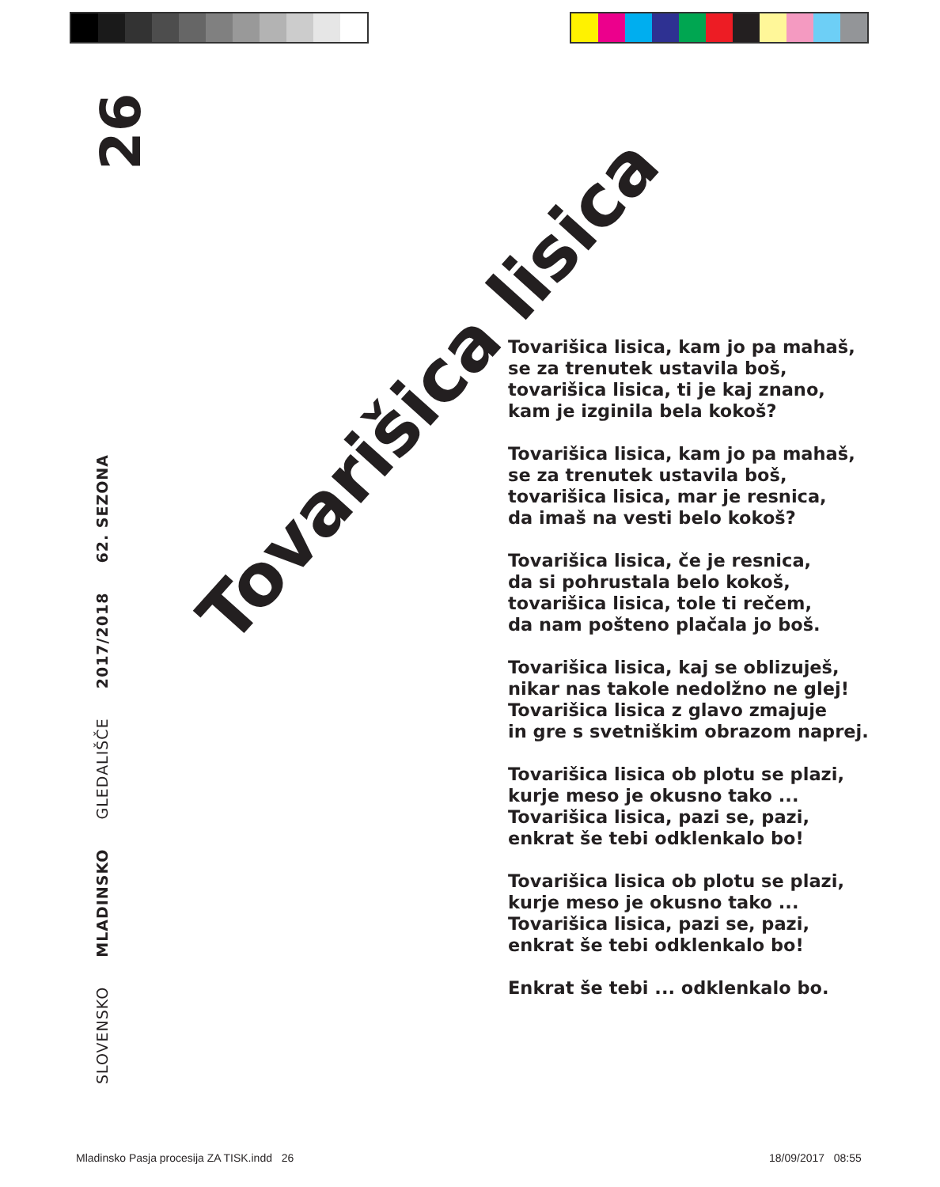26
SLOVENSKO MLADINSKO GLEDALIŠČE 2017/2018 62. SEZONA
Tovarišica lisica
Tovarišica lisica, kam jo pa mahaš,
se za trenutek ustavila boš,
tovarišica lisica, ti je kaj znano,
kam je izginila bela kokoš?
Tovarišica lisica, kam jo pa mahaš,
se za trenutek ustavila boš,
tovarišica lisica, mar je resnica,
da imaš na vesti belo kokoš?
Tovarišica lisica, če je resnica,
da si pohrustala belo kokoš,
tovarišica lisica, tole ti rečem,
da nam pošteno plačala jo boš.
Tovarišica lisica, kaj se oblizuješ,
nikar nas takole nedolžno ne glej!
Tovarišica lisica z glavo zmajuje
in gre s svetniškim obrazom naprej.
Tovarišica lisica ob plotu se plazi,
kurje meso je okusno tako ...
Tovarišica lisica, pazi se, pazi,
enkrat še tebi odklenkalo bo!
Tovarišica lisica ob plotu se plazi,
kurje meso je okusno tako ...
Tovarišica lisica, pazi se, pazi,
enkrat še tebi odklenkalo bo!
Enkrat še tebi ... odklenkalo bo.
Mladinsko Pasja procesija ZA TISK.indd 26
18/09/2017 08:55